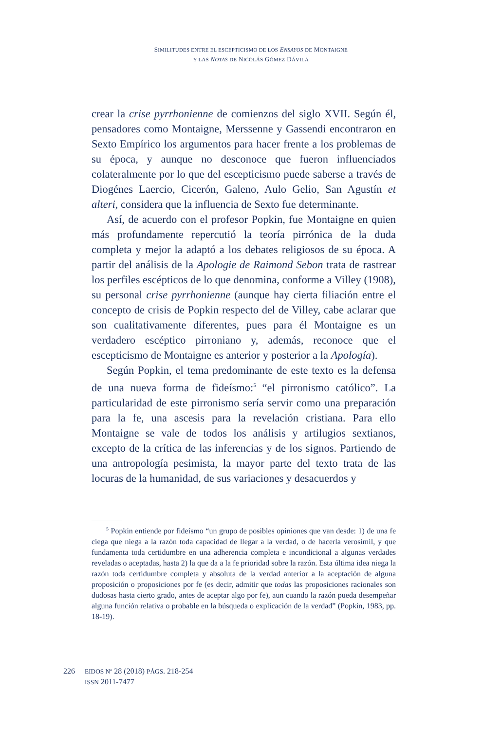SIMILITUDES ENTRE EL ESCEPTICISMO DE LOS ENSAYOS DE MONTAIGNE
Y LAS NOTAS DE NICOLÁS GÓMEZ DÁVILA
crear la crise pyrrhonienne de comienzos del siglo XVII. Según él, pensadores como Montaigne, Merssenne y Gassendi encontraron en Sexto Empírico los argumentos para hacer frente a los problemas de su época, y aunque no desconoce que fueron influenciados colateralmente por lo que del escepticismo puede saberse a través de Diogénes Laercio, Cicerón, Galeno, Aulo Gelio, San Agustín et alteri, considera que la influencia de Sexto fue determinante.
Así, de acuerdo con el profesor Popkin, fue Montaigne en quien más profundamente repercutió la teoría pirrónica de la duda completa y mejor la adaptó a los debates religiosos de su época. A partir del análisis de la Apologie de Raimond Sebon trata de rastrear los perfiles escépticos de lo que denomina, conforme a Villey (1908), su personal crise pyrrhonienne (aunque hay cierta filiación entre el concepto de crisis de Popkin respecto del de Villey, cabe aclarar que son cualitativamente diferentes, pues para él Montaigne es un verdadero escéptico pirroniano y, además, reconoce que el escepticismo de Montaigne es anterior y posterior a la Apología).
Según Popkin, el tema predominante de este texto es la defensa de una nueva forma de fideísmo:<sup>5</sup> “el pirronismo católico”. La particularidad de este pirronismo sería servir como una preparación para la fe, una ascesis para la revelación cristiana. Para ello Montaigne se vale de todos los análisis y artilugios sextianos, excepto de la crítica de las inferencias y de los signos. Partiendo de una antropología pesimista, la mayor parte del texto trata de las locuras de la humanidad, de sus variaciones y desacuerdos y
<sup>5</sup> Popkin entiende por fideísmo “un grupo de posibles opiniones que van desde: 1) de una fe ciega que niega a la razón toda capacidad de llegar a la verdad, o de hacerla verosímil, y que fundamenta toda certidumbre en una adherencia completa e incondicional a algunas verdades reveladas o aceptadas, hasta 2) la que da a la fe prioridad sobre la razón. Esta última idea niega la razón toda certidumbre completa y absoluta de la verdad anterior a la aceptación de alguna proposición o proposiciones por fe (es decir, admitir que todas las proposiciones racionales son dudosas hasta cierto grado, antes de aceptar algo por fe), aun cuando la razón pueda desempeñar alguna función relativa o probable en la búsqueda o explicación de la verdad” (Popkin, 1983, pp. 18-19).
226
EIDOS Nº 28 (2018) PÁGS. 218-254
ISSN 2011-7477